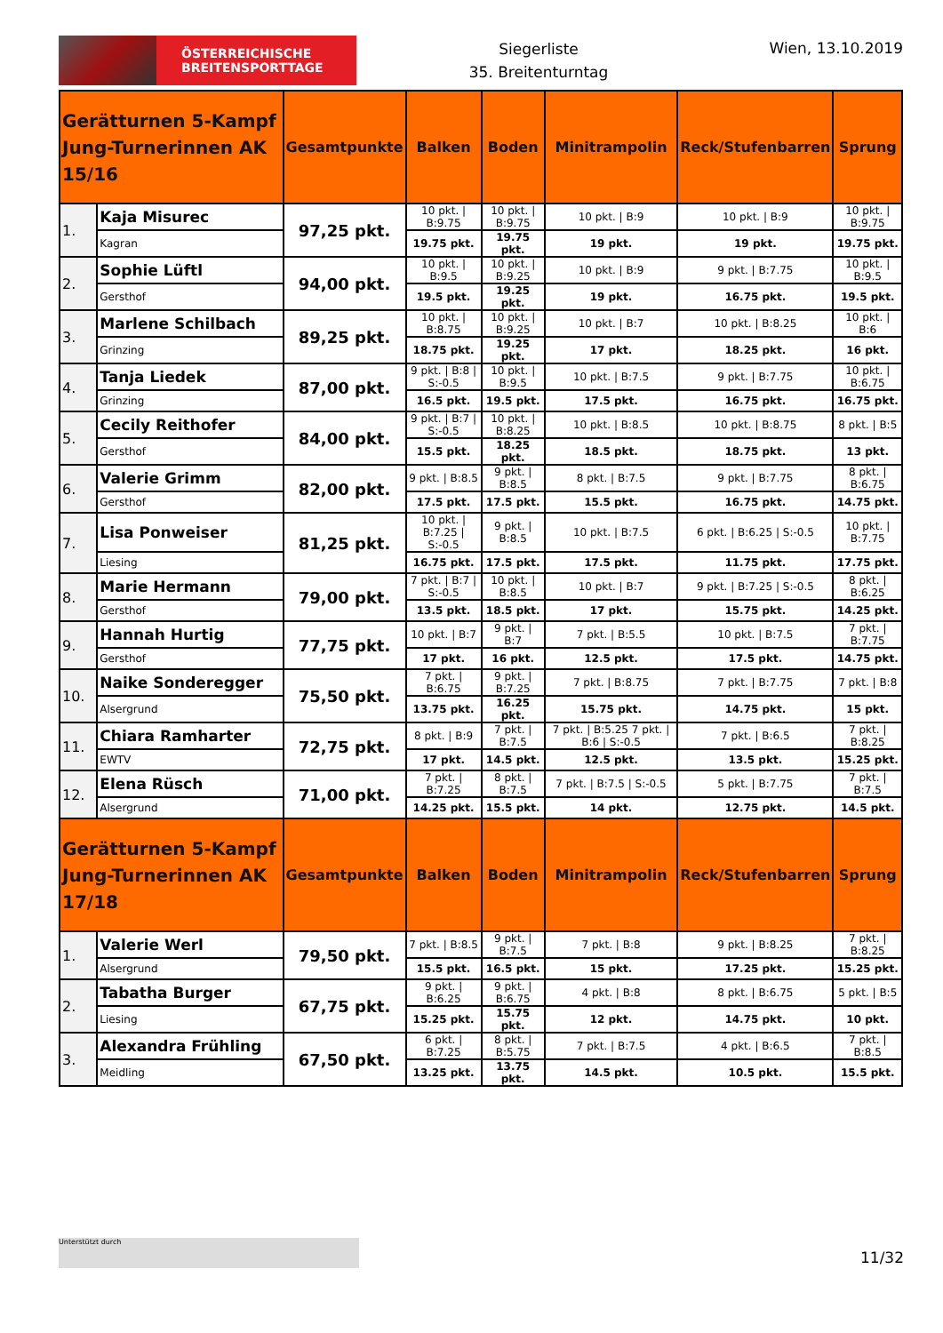ÖSTERREICHISCHE
BREITENSPORTTAGE
Siegerliste
35. Breitenturntag
Wien, 13.10.2019
| Gerätturnen 5-Kampf Jung-Turnerinnen AK 15/16 | | Gesamtpunkte | Balken | Boden | Minitrampolin | Reck/Stufenbarren | Sprung |
| --- | --- | --- | --- | --- | --- | --- | --- |
| 1. | Kaja Misurec | 97,25 pkt. | 10 pkt. / B:9.75 | 10 pkt. / B:9.75 | 10 pkt. / B:9 | 10 pkt. / B:9 | 10 pkt. / B:9.75 |
| | Kagran | | 19.75 pkt. | 19.75 pkt. | 19 pkt. | 19 pkt. | 19.75 pkt. |
| 2. | Sophie Lüftl | 94,00 pkt. | 10 pkt. / B:9.5 | 10 pkt. / B:9.25 | 10 pkt. / B:9 | 9 pkt. / B:7.75 | 10 pkt. / B:9.5 |
| | Gersthof | | 19.5 pkt. | 19.25 pkt. | 19 pkt. | 16.75 pkt. | 19.5 pkt. |
| 3. | Marlene Schilbach | 89,25 pkt. | 10 pkt. / B:8.75 | 10 pkt. / B:9.25 | 10 pkt. / B:7 | 10 pkt. / B:8.25 | 10 pkt. / B:6 |
| | Grinzing | | 18.75 pkt. | 19.25 pkt. | 17 pkt. | 18.25 pkt. | 16 pkt. |
| 4. | Tanja Liedek | 87,00 pkt. | 9 pkt. / B:8 / S:-0.5 | 10 pkt. / B:9.5 | 10 pkt. / B:7.5 | 9 pkt. / B:7.75 | 10 pkt. / B:6.75 |
| | Grinzing | | 16.5 pkt. | 19.5 pkt. | 17.5 pkt. | 16.75 pkt. | 16.75 pkt. |
| 5. | Cecily Reithofer | 84,00 pkt. | 9 pkt. / B:7 / S:-0.5 | 10 pkt. / B:8.25 | 10 pkt. / B:8.5 | 10 pkt. / B:8.75 | 8 pkt. / B:5 |
| | Gersthof | | 15.5 pkt. | 18.25 pkt. | 18.5 pkt. | 18.75 pkt. | 13 pkt. |
| 6. | Valerie Grimm | 82,00 pkt. | 9 pkt. / B:8.5 | 9 pkt. / B:8.5 | 8 pkt. / B:7.5 | 9 pkt. / B:7.75 | 8 pkt. / B:6.75 |
| | Gersthof | | 17.5 pkt. | 17.5 pkt. | 15.5 pkt. | 16.75 pkt. | 14.75 pkt. |
| 7. | Lisa Ponweiser | 81,25 pkt. | 10 pkt. / B:7.25 / S:-0.5 | 9 pkt. / B:8.5 | 10 pkt. / B:7.5 | 6 pkt. / B:6.25 / S:-0.5 | 10 pkt. / B:7.75 |
| | Liesing | | 16.75 pkt. | 17.5 pkt. | 17.5 pkt. | 11.75 pkt. | 17.75 pkt. |
| 8. | Marie Hermann | 79,00 pkt. | 7 pkt. / B:7 / S:-0.5 | 10 pkt. / B:8.5 | 10 pkt. / B:7 | 9 pkt. / B:7.25 / S:-0.5 | 8 pkt. / B:6.25 |
| | Gersthof | | 13.5 pkt. | 18.5 pkt. | 17 pkt. | 15.75 pkt. | 14.25 pkt. |
| 9. | Hannah Hurtig | 77,75 pkt. | 10 pkt. / B:7 | 9 pkt. / B:7 | 7 pkt. / B:5.5 | 10 pkt. / B:7.5 | 7 pkt. / B:7.75 |
| | Gersthof | | 17 pkt. | 16 pkt. | 12.5 pkt. | 17.5 pkt. | 14.75 pkt. |
| 10. | Naike Sonderegger | 75,50 pkt. | 7 pkt. / B:6.75 | 9 pkt. / B:7.25 | 7 pkt. / B:8.75 | 7 pkt. / B:7.75 | 7 pkt. / B:8 |
| | Alsergrund | | 13.75 pkt. | 16.25 pkt. | 15.75 pkt. | 14.75 pkt. | 15 pkt. |
| 11. | Chiara Ramharter | 72,75 pkt. | 8 pkt. / B:9 | 7 pkt. / B:7.5 | 7 pkt. / B:5.25 7 pkt. / B:6 / S:-0.5 | 7 pkt. / B:6.5 | 7 pkt. / B:8.25 |
| | EWTV | | 17 pkt. | 14.5 pkt. | 12.5 pkt. | 13.5 pkt. | 15.25 pkt. |
| 12. | Elena Rüsch | 71,00 pkt. | 7 pkt. / B:7.25 | 8 pkt. / B:7.5 | 7 pkt. / B:7.5 / S:-0.5 | 5 pkt. / B:7.75 | 7 pkt. / B:7.5 |
| | Alsergrund | | 14.25 pkt. | 15.5 pkt. | 14 pkt. | 12.75 pkt. | 14.5 pkt. |
| Gerätturnen 5-Kampf Jung-Turnerinnen AK 17/18 | | Gesamtpunkte | Balken | Boden | Minitrampolin | Reck/Stufenbarren | Sprung |
| 1. | Valerie Werl | 79,50 pkt. | 7 pkt. / B:8.5 | 9 pkt. / B:7.5 | 7 pkt. / B:8 | 9 pkt. / B:8.25 | 7 pkt. / B:8.25 |
| | Alsergrund | | 15.5 pkt. | 16.5 pkt. | 15 pkt. | 17.25 pkt. | 15.25 pkt. |
| 2. | Tabatha Burger | 67,75 pkt. | 9 pkt. / B:6.25 | 9 pkt. / B:6.75 | 4 pkt. / B:8 | 8 pkt. / B:6.75 | 5 pkt. / B:5 |
| | Liesing | | 15.25 pkt. | 15.75 pkt. | 12 pkt. | 14.75 pkt. | 10 pkt. |
| 3. | Alexandra Frühling | 67,50 pkt. | 6 pkt. / B:7.25 | 8 pkt. / B:5.75 | 7 pkt. / B:7.5 | 4 pkt. / B:6.5 | 7 pkt. / B:8.5 |
| | Meidling | | 13.25 pkt. | 13.75 pkt. | 14.5 pkt. | 10.5 pkt. | 15.5 pkt. |
Unterstützt durch
11/32